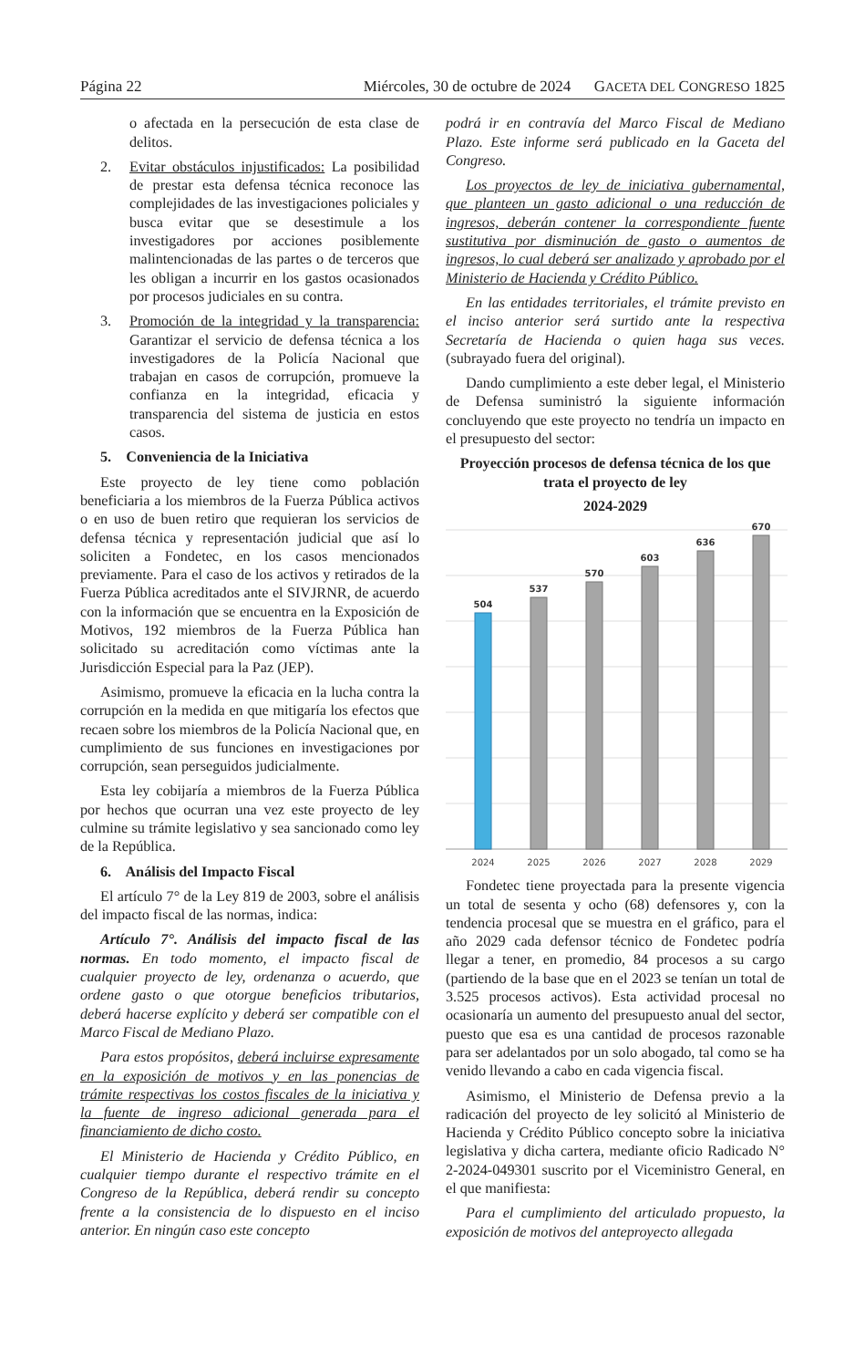Página 22 Miércoles, 30 de octubre de 2024 GACETA DEL CONGRESO 1825
o afectada en la persecución de esta clase de delitos.
2. Evitar obstáculos injustificados: La posibilidad de prestar esta defensa técnica reconoce las complejidades de las investigaciones policiales y busca evitar que se desestimule a los investigadores por acciones posiblemente malintencionadas de las partes o de terceros que les obligan a incurrir en los gastos ocasionados por procesos judiciales en su contra.
3. Promoción de la integridad y la transparencia: Garantizar el servicio de defensa técnica a los investigadores de la Policía Nacional que trabajan en casos de corrupción, promueve la confianza en la integridad, eficacia y transparencia del sistema de justicia en estos casos.
5. Conveniencia de la Iniciativa
Este proyecto de ley tiene como población beneficiaria a los miembros de la Fuerza Pública activos o en uso de buen retiro que requieran los servicios de defensa técnica y representación judicial que así lo soliciten a Fondetec, en los casos mencionados previamente. Para el caso de los activos y retirados de la Fuerza Pública acreditados ante el SIVJRNR, de acuerdo con la información que se encuentra en la Exposición de Motivos, 192 miembros de la Fuerza Pública han solicitado su acreditación como víctimas ante la Jurisdicción Especial para la Paz (JEP).
Asimismo, promueve la eficacia en la lucha contra la corrupción en la medida en que mitigaría los efectos que recaen sobre los miembros de la Policía Nacional que, en cumplimiento de sus funciones en investigaciones por corrupción, sean perseguidos judicialmente.
Esta ley cobijaría a miembros de la Fuerza Pública por hechos que ocurran una vez este proyecto de ley culmine su trámite legislativo y sea sancionado como ley de la República.
6. Análisis del Impacto Fiscal
El artículo 7° de la Ley 819 de 2003, sobre el análisis del impacto fiscal de las normas, indica:
Artículo 7°. Análisis del impacto fiscal de las normas. En todo momento, el impacto fiscal de cualquier proyecto de ley, ordenanza o acuerdo, que ordene gasto o que otorgue beneficios tributarios, deberá hacerse explícito y deberá ser compatible con el Marco Fiscal de Mediano Plazo.
Para estos propósitos, deberá incluirse expresamente en la exposición de motivos y en las ponencias de trámite respectivas los costos fiscales de la iniciativa y la fuente de ingreso adicional generada para el financiamiento de dicho costo.
El Ministerio de Hacienda y Crédito Público, en cualquier tiempo durante el respectivo trámite en el Congreso de la República, deberá rendir su concepto frente a la consistencia de lo dispuesto en el inciso anterior. En ningún caso este concepto
podrá ir en contravía del Marco Fiscal de Mediano Plazo. Este informe será publicado en la Gaceta del Congreso.
Los proyectos de ley de iniciativa gubernamental, que planteen un gasto adicional o una reducción de ingresos, deberán contener la correspondiente fuente sustitutiva por disminución de gasto o aumentos de ingresos, lo cual deberá ser analizado y aprobado por el Ministerio de Hacienda y Crédito Público.
En las entidades territoriales, el trámite previsto en el inciso anterior será surtido ante la respectiva Secretaría de Hacienda o quien haga sus veces. (subrayado fuera del original).
Dando cumplimiento a este deber legal, el Ministerio de Defensa suministró la siguiente información concluyendo que este proyecto no tendría un impacto en el presupuesto del sector:
Proyección procesos de defensa técnica de los que trata el proyecto de ley
2024-2029
504
537
570
603
636
670
2024
2025
2026
2027
2028
2029
Fondetec tiene proyectada para la presente vigencia un total de sesenta y ocho (68) defensores y, con la tendencia procesal que se muestra en el gráfico, para el año 2029 cada defensor técnico de Fondetec podría llegar a tener, en promedio, 84 procesos a su cargo (partiendo de la base que en el 2023 se tenían un total de 3.525 procesos activos). Esta actividad procesal no ocasionaría un aumento del presupuesto anual del sector, puesto que esa es una cantidad de procesos razonable para ser adelantados por un solo abogado, tal como se ha venido llevando a cabo en cada vigencia fiscal.
Asimismo, el Ministerio de Defensa previo a la radicación del proyecto de ley solicitó al Ministerio de Hacienda y Crédito Público concepto sobre la iniciativa legislativa y dicha cartera, mediante oficio Radicado N° 2-2024-049301 suscrito por el Viceministro General, en el que manifiesta:
Para el cumplimiento del articulado propuesto, la exposición de motivos del anteproyecto allegada